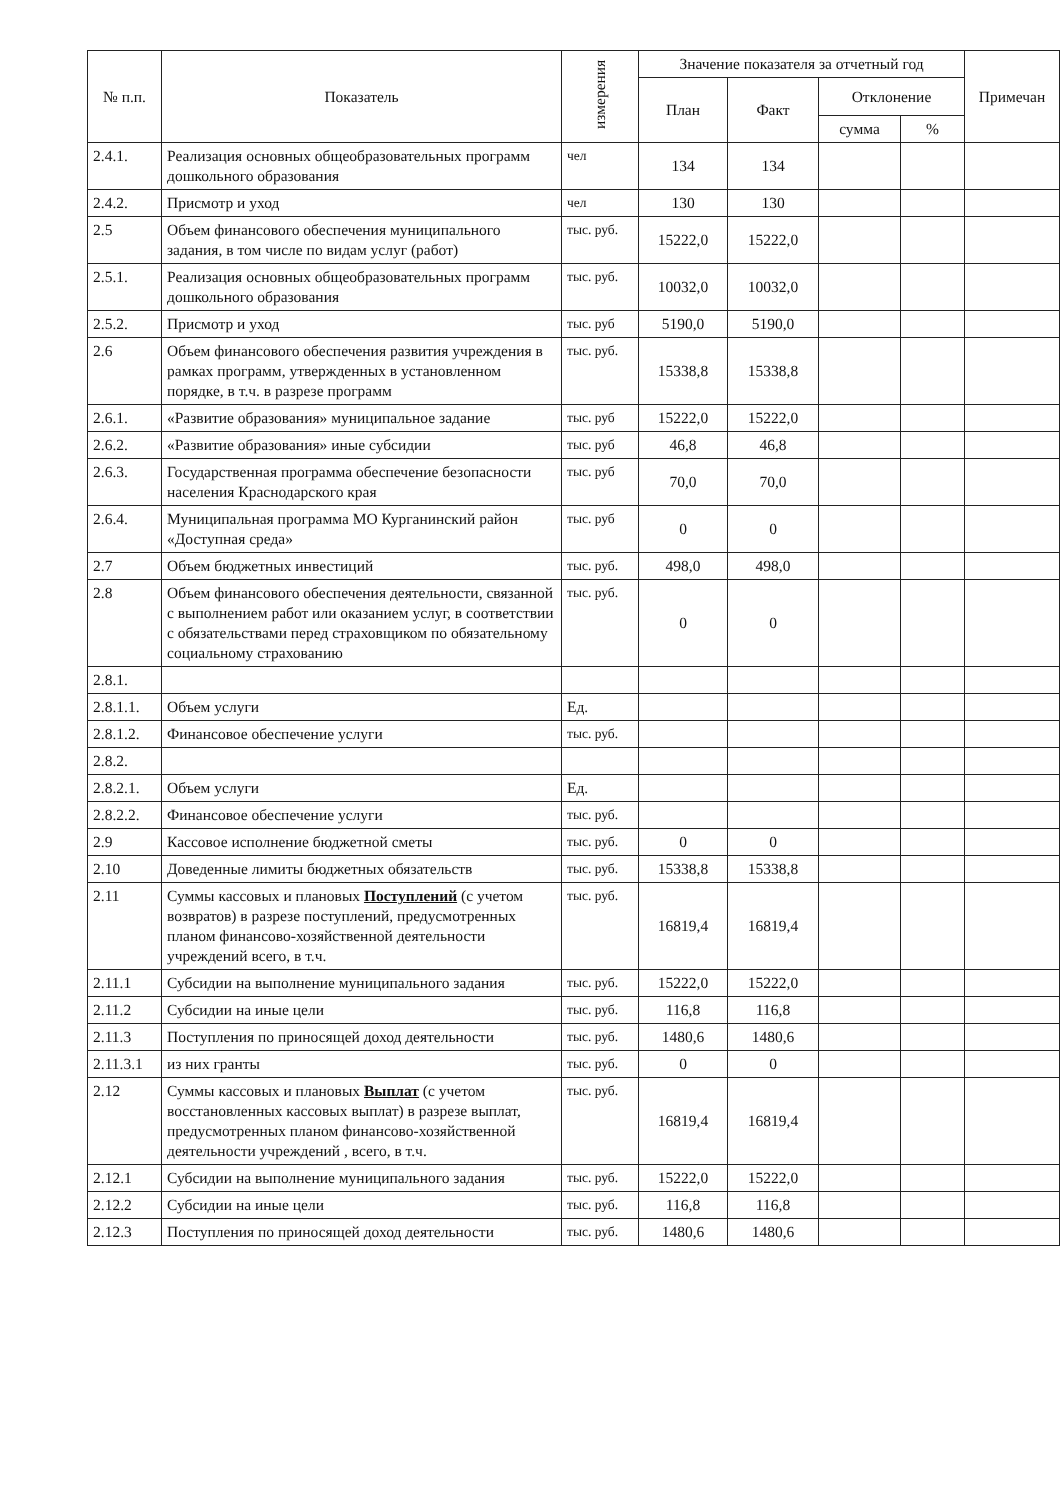| № п.п. | Показатель | измерения | Значение показателя за отчетный год | | | | Примечан |
| --- | --- | --- | --- | --- | --- | --- | --- |
| | | | План | Факт | Отклонение | | |
| | | | | | сумма | % | |
| 2.4.1. | Реализация основных общеобразовательных программ дошкольного образования | чел | 134 | 134 | | | |
| 2.4.2. | Присмотр и уход | чел | 130 | 130 | | | |
| 2.5 | Объем финансового обеспечения муниципального задания, в том числе по видам услуг (работ) | тыс. руб. | 15222,0 | 15222,0 | | | |
| 2.5.1. | Реализация основных общеобразовательных программ дошкольного образования | тыс. руб. | 10032,0 | 10032,0 | | | |
| 2.5.2. | Присмотр и уход | тыс. руб | 5190,0 | 5190,0 | | | |
| 2.6 | Объем финансового обеспечения развития учреждения в рамках программ, утвержденных в установленном порядке, в т.ч. в разрезе программ | тыс. руб. | 15338,8 | 15338,8 | | | |
| 2.6.1. | «Развитие образования» муниципальное задание | тыс. руб | 15222,0 | 15222,0 | | | |
| 2.6.2. | «Развитие образования» иные субсидии | тыс. руб | 46,8 | 46,8 | | | |
| 2.6.3. | Государственная программа обеспечение безопасности населения Краснодарского края | тыс. руб | 70,0 | 70,0 | | | |
| 2.6.4. | Муниципальная программа МО Курганинский район «Доступная среда» | тыс. руб | 0 | 0 | | | |
| 2.7 | Объем бюджетных инвестиций | тыс. руб. | 498,0 | 498,0 | | | |
| 2.8 | Объем финансового обеспечения деятельности, связанной с выполнением работ или оказанием услуг, в соответствии с обязательствами перед страховщиком по обязательному социальному страхованию | тыс. руб. | 0 | 0 | | | |
| 2.8.1. | | | | | | | |
| 2.8.1.1. | Объем услуги | Ед. | | | | | |
| 2.8.1.2. | Финансовое обеспечение услуги | тыс. руб. | | | | | |
| 2.8.2. | | | | | | | |
| 2.8.2.1. | Объем услуги | Ед. | | | | | |
| 2.8.2.2. | Финансовое обеспечение услуги | тыс. руб. | | | | | |
| 2.9 | Кассовое исполнение бюджетной сметы | тыс. руб. | 0 | 0 | | | |
| 2.10 | Доведенные лимиты бюджетных обязательств | тыс. руб. | 15338,8 | 15338,8 | | | |
| 2.11 | Суммы кассовых и плановых Поступлений (с учетом возвратов) в разрезе поступлений, предусмотренных планом финансово-хозяйственной деятельности учреждений всего, в т.ч. | тыс. руб. | 16819,4 | 16819,4 | | | |
| 2.11.1 | Субсидии на выполнение муниципального задания | тыс. руб. | 15222,0 | 15222,0 | | | |
| 2.11.2 | Субсидии на иные цели | тыс. руб. | 116,8 | 116,8 | | | |
| 2.11.3 | Поступления по приносящей доход деятельности | тыс. руб. | 1480,6 | 1480,6 | | | |
| 2.11.3.1 | из них гранты | тыс. руб. | 0 | 0 | | | |
| 2.12 | Суммы кассовых и плановых Выплат (с учетом восстановленных кассовых выплат) в разрезе выплат, предусмотренных планом финансово-хозяйственной деятельности учреждений , всего, в т.ч. | тыс. руб. | 16819,4 | 16819,4 | | | |
| 2.12.1 | Субсидии на выполнение муниципального задания | тыс. руб. | 15222,0 | 15222,0 | | | |
| 2.12.2 | Субсидии на иные цели | тыс. руб. | 116,8 | 116,8 | | | |
| 2.12.3 | Поступления по приносящей доход деятельности | тыс. руб. | 1480,6 | 1480,6 | | | |